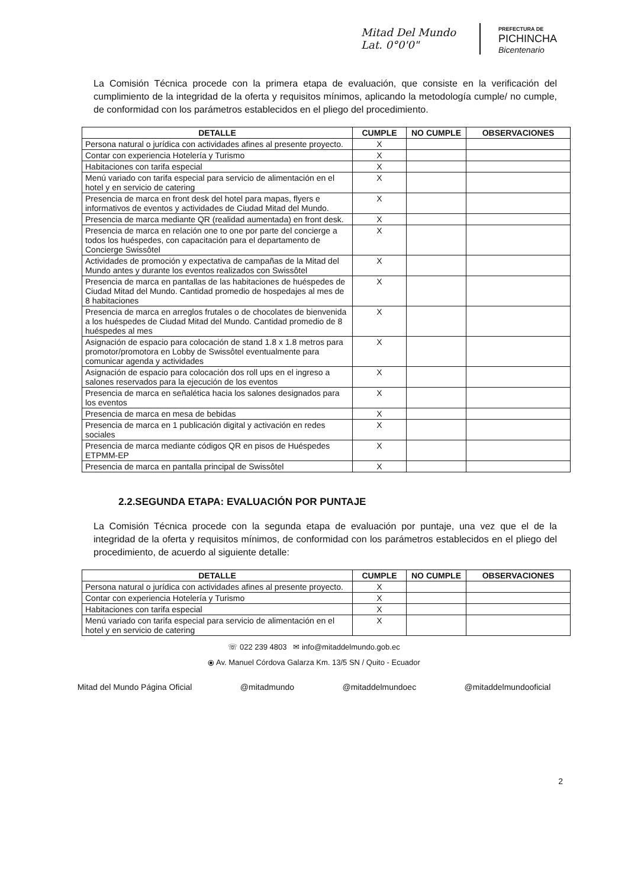Mitad Del Mundo
Lat. 0°0'0"
PREFECTURA DE
PICHINCHA
Bicentenario
La Comisión Técnica procede con la primera etapa de evaluación, que consiste en la verificación del cumplimiento de la integridad de la oferta y requisitos mínimos, aplicando la metodología cumple/ no cumple, de conformidad con los parámetros establecidos en el pliego del procedimiento.
| DETALLE | CUMPLE | NO CUMPLE | OBSERVACIONES |
| --- | --- | --- | --- |
| Persona natural o jurídica con actividades afines al presente proyecto. | X | | |
| Contar con experiencia Hotelería y Turismo | X | | |
| Habitaciones con tarifa especial | X | | |
| Menú variado con tarifa especial para servicio de alimentación en el hotel y en servicio de catering | X | | |
| Presencia de marca en front desk del hotel para mapas, flyers e informativos de eventos y actividades de Ciudad Mitad del Mundo. | X | | |
| Presencia de marca mediante QR (realidad aumentada) en front desk. | X | | |
| Presencia de marca en relación one to one por parte del concierge a todos los huéspedes, con capacitación para el departamento de Concierge Swissôtel | X | | |
| Actividades de promoción y expectativa de campañas de la Mitad del Mundo antes y durante los eventos realizados con Swissôtel | X | | |
| Presencia de marca en pantallas de las habitaciones de huéspedes de Ciudad Mitad del Mundo. Cantidad promedio de hospedajes al mes de 8 habitaciones | X | | |
| Presencia de marca en arreglos frutales o de chocolates de bienvenida a los huéspedes de Ciudad Mitad del Mundo. Cantidad promedio de 8 huéspedes al mes | X | | |
| Asignación de espacio para colocación de stand 1.8 x 1.8 metros para promotor/promotora en Lobby de Swissôtel eventualmente para comunicar agenda y actividades | X | | |
| Asignación de espacio para colocación dos roll ups en el ingreso a salones reservados para la ejecución de los eventos | X | | |
| Presencia de marca en señalética hacia los salones designados para los eventos | X | | |
| Presencia de marca en mesa de bebidas | X | | |
| Presencia de marca en 1 publicación digital y activación en redes sociales | X | | |
| Presencia de marca mediante códigos QR en pisos de Huéspedes ETPMM-EP | X | | |
| Presencia de marca en pantalla principal de Swissôtel | X | | |
2.2.SEGUNDA ETAPA: EVALUACIÓN POR PUNTAJE
La Comisión Técnica procede con la segunda etapa de evaluación por puntaje, una vez que el de la integridad de la oferta y requisitos mínimos, de conformidad con los parámetros establecidos en el pliego del procedimiento, de acuerdo al siguiente detalle:
| DETALLE | CUMPLE | NO CUMPLE | OBSERVACIONES |
| --- | --- | --- | --- |
| Persona natural o jurídica con actividades afines al presente proyecto. | X | | |
| Contar con experiencia Hotelería y Turismo | X | | |
| Habitaciones con tarifa especial | X | | |
| Menú variado con tarifa especial para servicio de alimentación en el hotel y en servicio de catering | X | | |
☏ 022 239 4803 ✉ info@mitaddelmundo.gob.ec
⦿ Av. Manuel Córdova Galarza Km. 13/5 SN / Quito - Ecuador
2
Mitad del Mundo Página Oficial @mitadmundo @mitaddelmundoec @mitaddelmundooficial